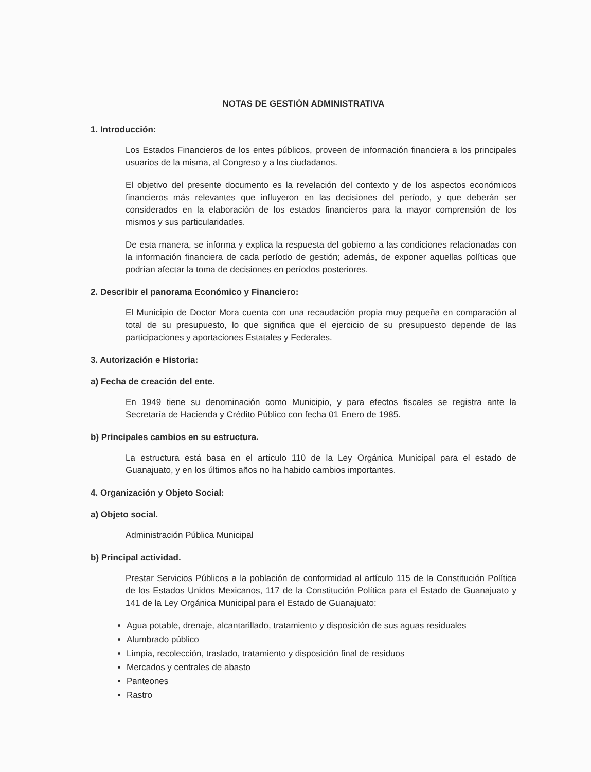NOTAS DE GESTIÓN ADMINISTRATIVA
1. Introducción:
Los Estados Financieros de los entes públicos, proveen de información financiera a los principales usuarios de la misma, al Congreso y a los ciudadanos.
El objetivo del presente documento es la revelación del contexto y de los aspectos económicos financieros más relevantes que influyeron en las decisiones del período, y que deberán ser considerados en la elaboración de los estados financieros para la mayor comprensión de los mismos y sus particularidades.
De esta manera, se informa y explica la respuesta del gobierno a las condiciones relacionadas con la información financiera de cada período de gestión; además, de exponer aquellas políticas que podrían afectar la toma de decisiones en períodos posteriores.
2. Describir el panorama Económico y Financiero:
El Municipio de Doctor Mora cuenta con una recaudación propia muy pequeña en comparación al total de su presupuesto, lo que significa que el ejercicio de su presupuesto depende de las participaciones y aportaciones Estatales y Federales.
3. Autorización e Historia:
a) Fecha de creación del ente.
En 1949 tiene su denominación como Municipio, y para efectos fiscales se registra ante la Secretaría de Hacienda y Crédito Público con fecha 01 Enero de 1985.
b) Principales cambios en su estructura.
La estructura está basa en el artículo 110 de la Ley Orgánica Municipal para el estado de Guanajuato, y en los últimos años no ha habido cambios importantes.
4. Organización y Objeto Social:
a) Objeto social.
Administración Pública Municipal
b) Principal actividad.
Prestar Servicios Públicos a la población de conformidad al artículo 115 de la Constitución Política de los Estados Unidos Mexicanos, 117 de la Constitución Política para el Estado de Guanajuato y 141 de la Ley Orgánica Municipal para el Estado de Guanajuato:
Agua potable, drenaje, alcantarillado, tratamiento y disposición de sus aguas residuales
Alumbrado público
Limpia, recolección, traslado, tratamiento y disposición final de residuos
Mercados y centrales de abasto
Panteones
Rastro